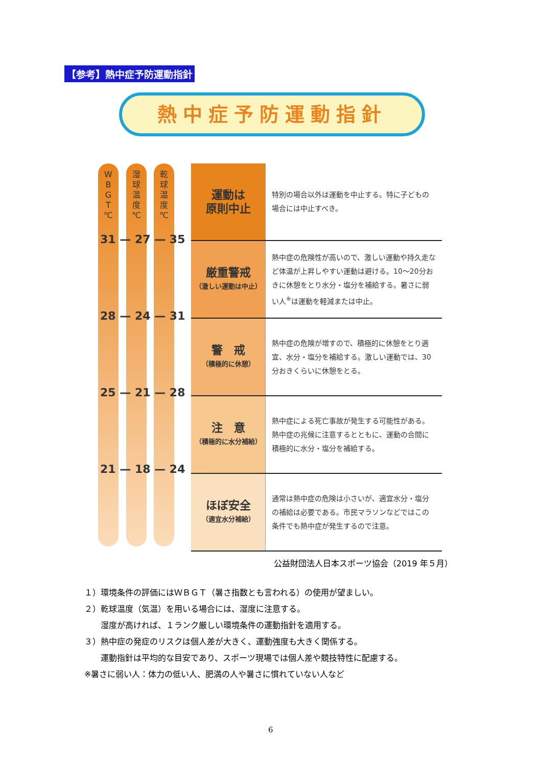【参考】熱中症予防運動指針
熱中症予防運動指針
W
B
G
T
℃
湿
球
温
度
℃
乾
球
温
度
℃
31 — 27 — 35
28 — 24 — 31
25 — 21 — 28
21 — 18 — 24
| 運動は 原則中止 | 特別の場合以外は運動を中止する。特に子どもの場合には中止すべき。 |
| 厳重警戒 （激しい運動は中止） | 熱中症の危険性が高いので、激しい運動や持久走など体温が上昇しやすい運動は避ける。10〜20分おきに休憩をとり水分・塩分を補給する。暑さに弱い人<sup>※</sup>は運動を軽減または中止。 |
| 警 戒 （積極的に休憩） | 熱中症の危険が増すので、積極的に休憩をとり適宜、水分・塩分を補給する。激しい運動では、30分おきくらいに休憩をとる。 |
| 注 意 （積極的に水分補給） | 熱中症による死亡事故が発生する可能性がある。熱中症の兆候に注意するとともに、運動の合間に積極的に水分・塩分を補給する。 |
| ほぼ安全 （適宜水分補給） | 通常は熱中症の危険は小さいが、適宜水分・塩分の補給は必要である。市民マラソンなどではこの条件でも熱中症が発生するので注意。 |
公益財団法人日本スポーツ協会（2019 年５月）
１）環境条件の評価にはＷＢＧＴ（暑さ指数とも言われる）の使用が望ましい。
２）乾球温度（気温）を用いる場合には、湿度に注意する。
　　湿度が高ければ、１ランク厳しい環境条件の運動指針を適用する。
３）熱中症の発症のリスクは個人差が大きく、運動強度も大きく関係する。
　　運動指針は平均的な目安であり、スポーツ現場では個人差や競技特性に配慮する。
※暑さに弱い人：体力の低い人、肥満の人や暑さに慣れていない人など
6